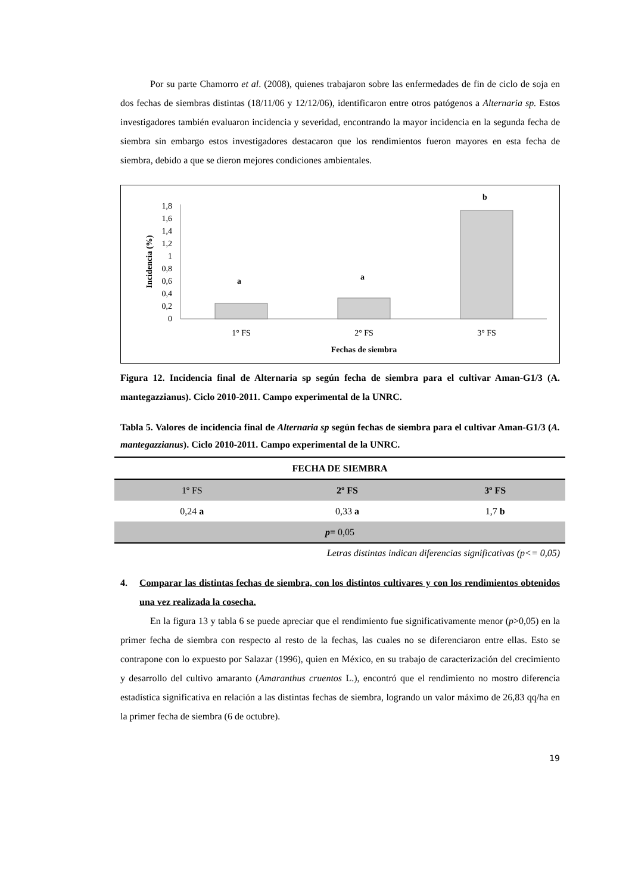Por su parte Chamorro et al. (2008), quienes trabajaron sobre las enfermedades de fin de ciclo de soja en dos fechas de siembras distintas (18/11/06 y 12/12/06), identificaron entre otros patógenos a Alternaria sp. Estos investigadores también evaluaron incidencia y severidad, encontrando la mayor incidencia en la segunda fecha de siembra sin embargo estos investigadores destacaron que los rendimientos fueron mayores en esta fecha de siembra, debido a que se dieron mejores condiciones ambientales.
​
1,8
1,6
1,4
1,2
1
0,8
0,6
0,4
0,2
0
Incidencia (%)
a
a
b
1° FS
2° FS
3° FS
Fechas de siembra
Figura 12. Incidencia final de Alternaria sp según fecha de siembra para el cultivar Aman-G1/3 (A. mantegazzianus). Ciclo 2010-2011. Campo experimental de la UNRC.
Tabla 5. Valores de incidencia final de Alternaria sp según fechas de siembra para el cultivar Aman-G1/3 (A. mantegazzianus). Ciclo 2010-2011. Campo experimental de la UNRC.
| FECHA DE SIEMBRA | | |
| 1º FS | 2º FS | 3º FS |
| 0,24 a | 0,33 a | 1,7 b |
| p = 0,05 | | |
Letras distintas indican diferencias significativas (p<= 0,05)
4. Comparar las distintas fechas de siembra, con los distintos cultivares y con los rendimientos obtenidos una vez realizada la cosecha.
En la figura 13 y tabla 6 se puede apreciar que el rendimiento fue significativamente menor (p>0,05) en la primer fecha de siembra con respecto al resto de la fechas, las cuales no se diferenciaron entre ellas. Esto se contrapone con lo expuesto por Salazar (1996), quien en México, en su trabajo de caracterización del crecimiento y desarrollo del cultivo amaranto (Amaranthus cruentos L.), encontró que el rendimiento no mostro diferencia estadística significativa en relación a las distintas fechas de siembra, logrando un valor máximo de 26,83 qq/ha en la primer fecha de siembra (6 de octubre).
19